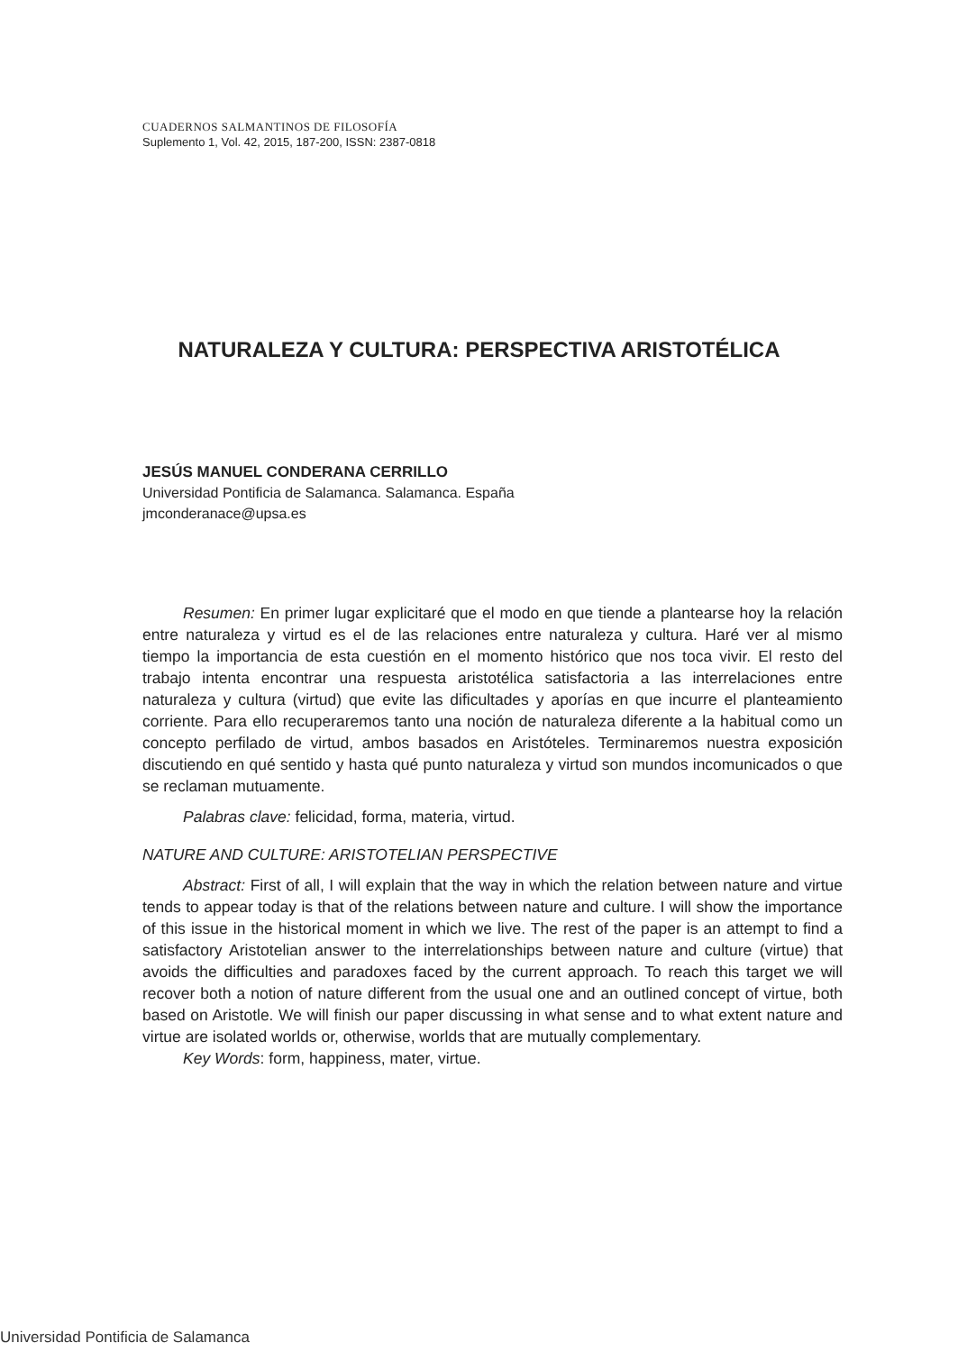CUADERNOS SALMANTINOS DE FILOSOFÍA
Suplemento 1, Vol. 42, 2015, 187-200, ISSN: 2387-0818
NATURALEZA Y CULTURA: PERSPECTIVA ARISTOTÉLICA
JESÚS MANUEL CONDERANA CERRILLO
Universidad Pontificia de Salamanca. Salamanca. España
jmconderanace@upsa.es
Resumen: En primer lugar explicitaré que el modo en que tiende a plantearse hoy la relación entre naturaleza y virtud es el de las relaciones entre naturaleza y cultura. Haré ver al mismo tiempo la importancia de esta cuestión en el momento histórico que nos toca vivir. El resto del trabajo intenta encontrar una respuesta aristotélica satisfactoria a las interrelaciones entre naturaleza y cultura (virtud) que evite las dificultades y aporías en que incurre el planteamiento corriente. Para ello recuperaremos tanto una noción de naturaleza diferente a la habitual como un concepto perfilado de virtud, ambos basados en Aristóteles. Terminaremos nuestra exposición discutiendo en qué sentido y hasta qué punto naturaleza y virtud son mundos incomunicados o que se reclaman mutuamente.
Palabras clave: felicidad, forma, materia, virtud.
NATURE AND CULTURE: ARISTOTELIAN PERSPECTIVE
Abstract: First of all, I will explain that the way in which the relation between nature and virtue tends to appear today is that of the relations between nature and culture. I will show the importance of this issue in the historical moment in which we live. The rest of the paper is an attempt to find a satisfactory Aristotelian answer to the interrelationships between nature and culture (virtue) that avoids the difficulties and paradoxes faced by the current approach. To reach this target we will recover both a notion of nature different from the usual one and an outlined concept of virtue, both based on Aristotle. We will finish our paper discussing in what sense and to what extent nature and virtue are isolated worlds or, otherwise, worlds that are mutually complementary.
Key Words: form, happiness, mater, virtue.
Universidad Pontificia de Salamanca